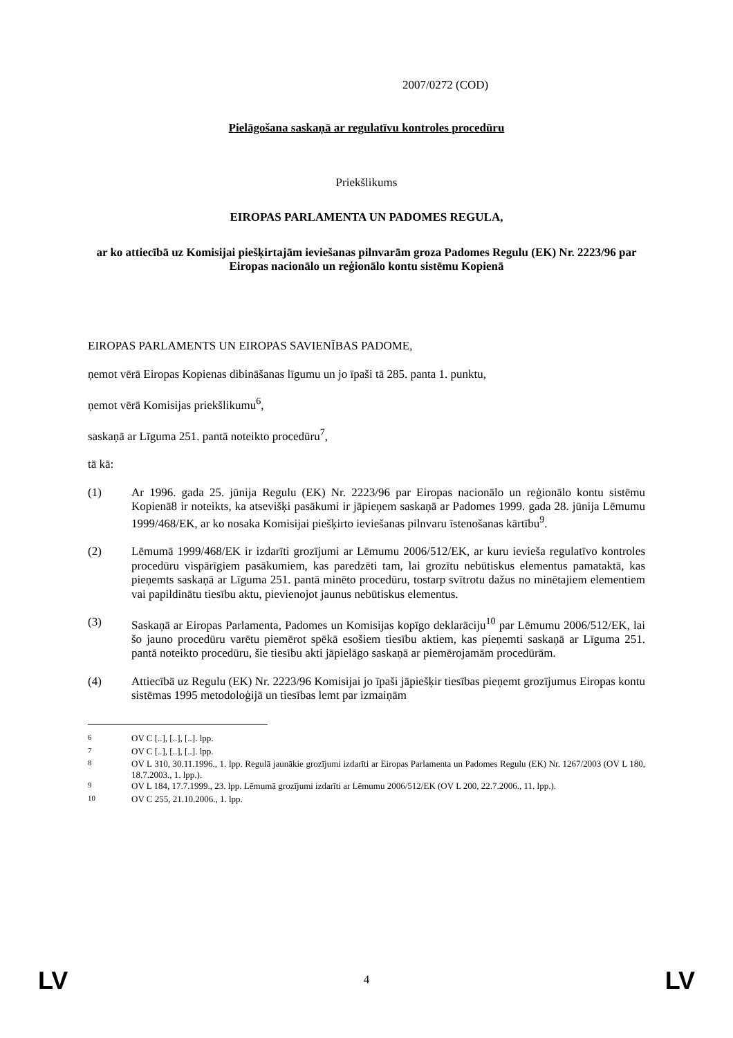2007/0272 (COD)
Pielāgošana saskaņā ar regulatīvu kontroles procedūru
Priekšlikums
EIROPAS PARLAMENTA UN PADOMES REGULA,
ar ko attiecībā uz Komisijai piešķirtajām ieviešanas pilnvarām groza Padomes Regulu (EK) Nr. 2223/96 par Eiropas nacionālo un reģionālo kontu sistēmu Kopienā
EIROPAS PARLAMENTS UN EIROPAS SAVIENĪBAS PADOME,
ņemot vērā Eiropas Kopienas dibināšanas līgumu un jo īpaši tā 285. panta 1. punktu,
ņemot vērā Komisijas priekšlikumu<sup>6</sup>,
saskaņā ar Līguma 251. pantā noteikto procedūru<sup>7</sup>,
tā kā:
(1) Ar 1996. gada 25. jūnija Regulu (EK) Nr. 2223/96 par Eiropas nacionālo un reģionālo kontu sistēmu Kopienā8 ir noteikts, ka atsevišķi pasākumi ir jāpieņem saskaņā ar Padomes 1999. gada 28. jūnija Lēmumu 1999/468/EK, ar ko nosaka Komisijai piešķirto ieviešanas pilnvaru īstenošanas kārtību<sup>9</sup>.
(2) Lēmumā 1999/468/EK ir izdarīti grozījumi ar Lēmumu 2006/512/EK, ar kuru ievieša regulatīvo kontroles procedūru vispārīgiem pasākumiem, kas paredzēti tam, lai grozītu nebūtiskus elementus pamataktā, kas pieņemts saskaņā ar Līguma 251. pantā minēto procedūru, tostarp svītrotu dažus no minētajiem elementiem vai papildinātu tiesību aktu, pievienojot jaunus nebūtiskus elementus.
(3) Saskaņā ar Eiropas Parlamenta, Padomes un Komisijas kopīgo deklarāciju<sup>10</sup> par Lēmumu 2006/512/EK, lai šo jauno procedūru varētu piemērot spēkā esošiem tiesību aktiem, kas pieņemti saskaņā ar Līguma 251. pantā noteikto procedūru, šie tiesību akti jāpielāgo saskaņā ar piemērojamām procedūrām.
(4) Attiecībā uz Regulu (EK) Nr. 2223/96 Komisijai jo īpaši jāpiešķir tiesības pieņemt grozījumus Eiropas kontu sistēmas 1995 metodoloģijā un tiesības lemt par izmaiņām
<sup>6</sup> OV C [..], [..], [..]. lpp.
<sup>7</sup> OV C [..], [..], [..]. lpp.
<sup>8</sup> OV L 310, 30.11.1996., 1. lpp. Regulā jaunākie grozījumi izdarīti ar Eiropas Parlamenta un Padomes Regulu (EK) Nr. 1267/2003 (OV L 180, 18.7.2003., 1. lpp.).
<sup>9</sup> OV L 184, 17.7.1999., 23. lpp. Lēmumā grozījumi izdarīti ar Lēmumu 2006/512/EK (OV L 200, 22.7.2006., 11. lpp.).
<sup>10</sup> OV C 255, 21.10.2006., 1. lpp.
LV 4 LV